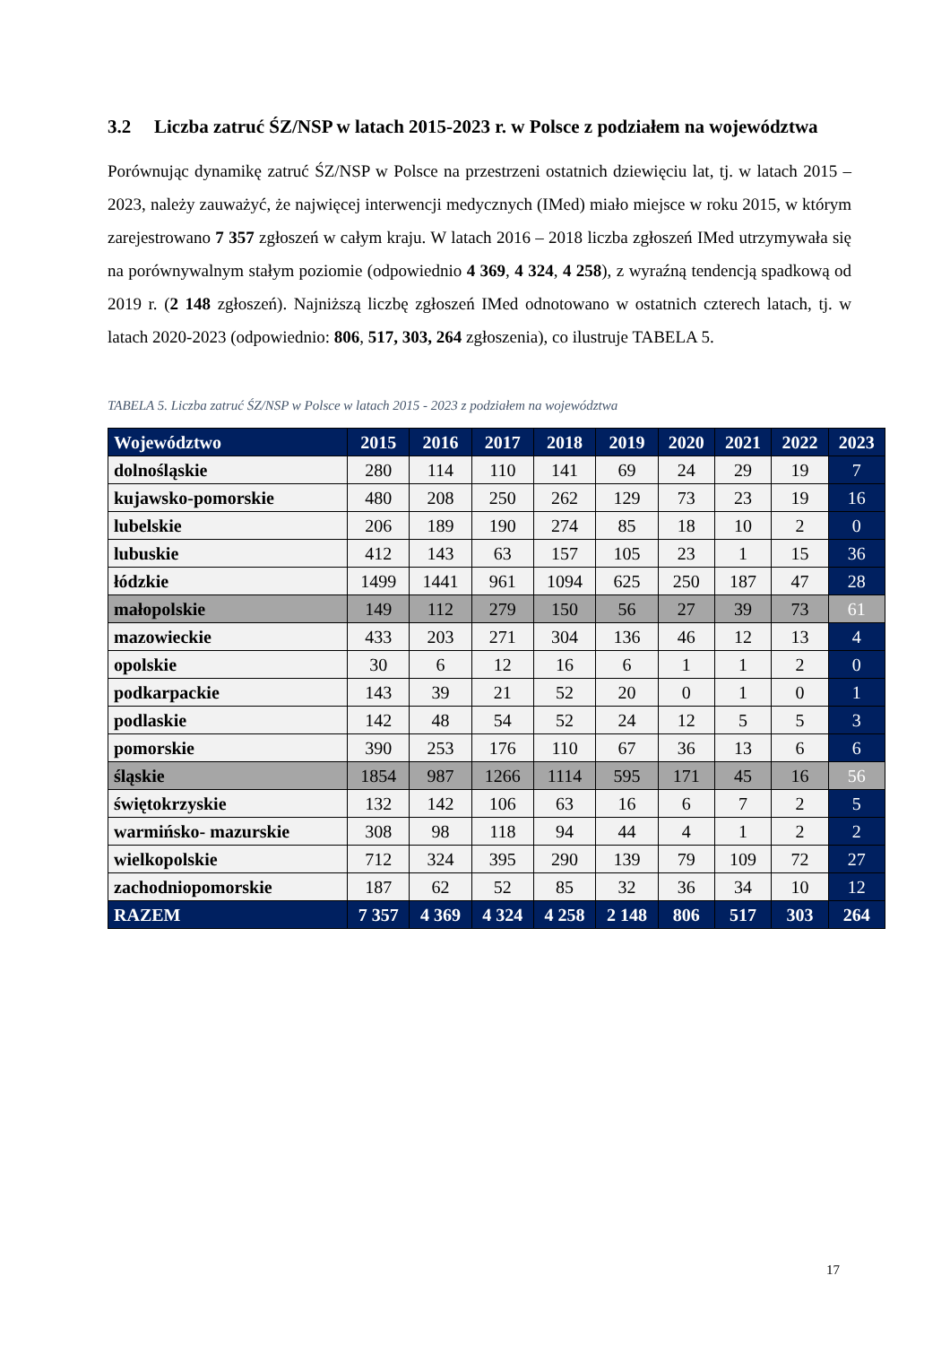3.2 Liczba zatruć ŚZ/NSP w latach 2015-2023 r. w Polsce z podziałem na województwa
Porównując dynamikę zatruć ŚZ/NSP w Polsce na przestrzeni ostatnich dziewięciu lat, tj. w latach 2015 – 2023, należy zauważyć, że najwięcej interwencji medycznych (IMed) miało miejsce w roku 2015, w którym zarejestrowano 7 357 zgłoszeń w całym kraju. W latach 2016 – 2018 liczba zgłoszeń IMed utrzymywała się na porównywalnym stałym poziomie (odpowiednio 4 369, 4 324, 4 258), z wyraźną tendencją spadkową od 2019 r. (2 148 zgłoszeń). Najniższą liczbę zgłoszeń IMed odnotowano w ostatnich czterech latach, tj. w latach 2020-2023 (odpowiednio: 806, 517, 303, 264 zgłoszenia), co ilustruje TABELA 5.
TABELA 5. Liczba zatruć ŚZ/NSP w Polsce w latach 2015 - 2023 z podziałem na województwa
| Województwo | 2015 | 2016 | 2017 | 2018 | 2019 | 2020 | 2021 | 2022 | 2023 |
| --- | --- | --- | --- | --- | --- | --- | --- | --- | --- |
| dolnośląskie | 280 | 114 | 110 | 141 | 69 | 24 | 29 | 19 | 7 |
| kujawsko-pomorskie | 480 | 208 | 250 | 262 | 129 | 73 | 23 | 19 | 16 |
| lubelskie | 206 | 189 | 190 | 274 | 85 | 18 | 10 | 2 | 0 |
| lubuskie | 412 | 143 | 63 | 157 | 105 | 23 | 1 | 15 | 36 |
| łódzkie | 1499 | 1441 | 961 | 1094 | 625 | 250 | 187 | 47 | 28 |
| małopolskie | 149 | 112 | 279 | 150 | 56 | 27 | 39 | 73 | 61 |
| mazowieckie | 433 | 203 | 271 | 304 | 136 | 46 | 12 | 13 | 4 |
| opolskie | 30 | 6 | 12 | 16 | 6 | 1 | 1 | 2 | 0 |
| podkarpackie | 143 | 39 | 21 | 52 | 20 | 0 | 1 | 0 | 1 |
| podlaskie | 142 | 48 | 54 | 52 | 24 | 12 | 5 | 5 | 3 |
| pomorskie | 390 | 253 | 176 | 110 | 67 | 36 | 13 | 6 | 6 |
| śląskie | 1854 | 987 | 1266 | 1114 | 595 | 171 | 45 | 16 | 56 |
| świętokrzyskie | 132 | 142 | 106 | 63 | 16 | 6 | 7 | 2 | 5 |
| warmińsko- mazurskie | 308 | 98 | 118 | 94 | 44 | 4 | 1 | 2 | 2 |
| wielkopolskie | 712 | 324 | 395 | 290 | 139 | 79 | 109 | 72 | 27 |
| zachodniopomorskie | 187 | 62 | 52 | 85 | 32 | 36 | 34 | 10 | 12 |
| RAZEM | 7 357 | 4 369 | 4 324 | 4 258 | 2 148 | 806 | 517 | 303 | 264 |
17